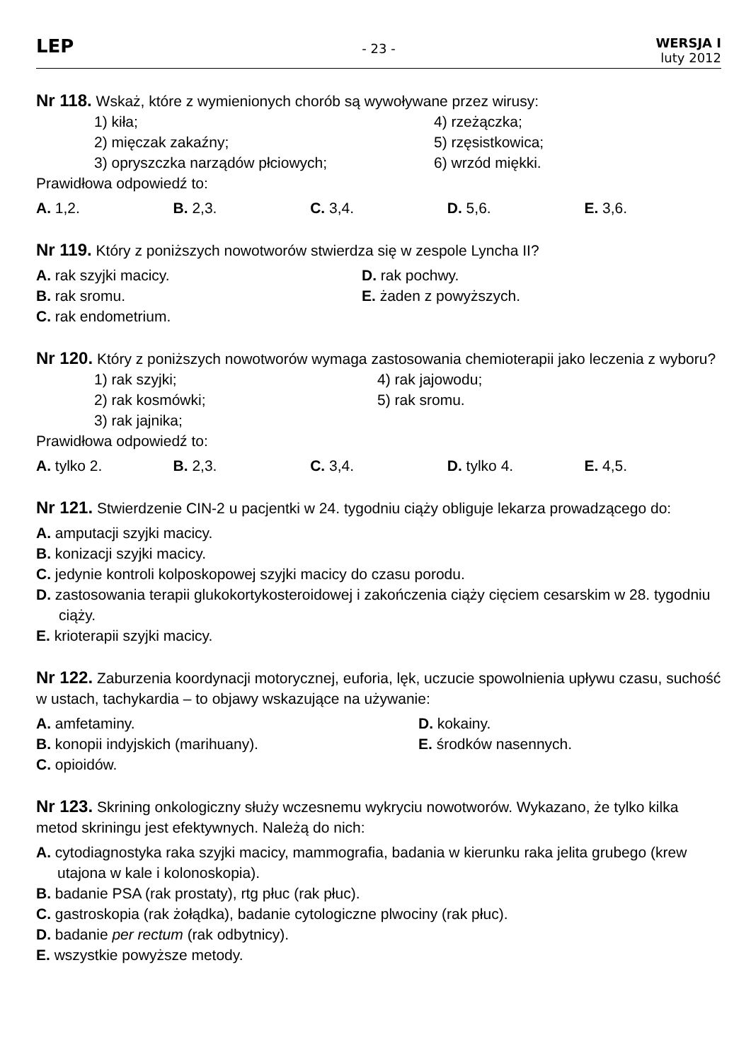LEP
- 23 -
WERSJA I
luty 2012
Nr 118. Wskaż, które z wymienionych chorób są wywoływane przez wirusy:
1) kiła; 4) rzeżączka;
2) mięczak zakaźny; 5) rzęsistkowica;
3) opryszczka narządów płciowych; 6) wrzód miękki.
Prawidłowa odpowiedź to:
A. 1,2. B. 2,3. C. 3,4. D. 5,6. E. 3,6.
Nr 119. Który z poniższych nowotworów stwierdza się w zespole Lyncha II?
A. rak szyjki macicy. D. rak pochwy.
B. rak sromu. E. żaden z powyższych.
C. rak endometrium.
Nr 120. Który z poniższych nowotworów wymaga zastosowania chemioterapii jako leczenia z wyboru?
1) rak szyjki; 4) rak jajowodu;
2) rak kosmówki; 5) rak sromu.
3) rak jajnika;
Prawidłowa odpowiedź to:
A. tylko 2. B. 2,3. C. 3,4. D. tylko 4. E. 4,5.
Nr 121. Stwierdzenie CIN-2 u pacjentki w 24. tygodniu ciąży obliguje lekarza prowadzącego do:
A. amputacji szyjki macicy.
B. konizacji szyjki macicy.
C. jedynie kontroli kolposkopowej szyjki macicy do czasu porodu.
D. zastosowania terapii glukokortykosteroidowej i zakończenia ciąży cięciem cesarskim w 28. tygodniu ciąży.
E. krioterapii szyjki macicy.
Nr 122. Zaburzenia koordynacji motorycznej, euforia, lęk, uczucie spowolnienia upływu czasu, suchość w ustach, tachykardia – to objawy wskazujące na używanie:
A. amfetaminy. D. kokainy.
B. konopii indyjskich (marihuany). E. środków nasennych.
C. opioidów.
Nr 123. Skrining onkologiczny służy wczesnemu wykryciu nowotworów. Wykazano, że tylko kilka metod skriningu jest efektywnych. Należą do nich:
A. cytodiagnostyka raka szyjki macicy, mammografia, badania w kierunku raka jelita grubego (krew utajona w kale i kolonoskopia).
B. badanie PSA (rak prostaty), rtg płuc (rak płuc).
C. gastroskopia (rak żołądka), badanie cytologiczne plwociny (rak płuc).
D. badanie per rectum (rak odbytnicy).
E. wszystkie powyższe metody.